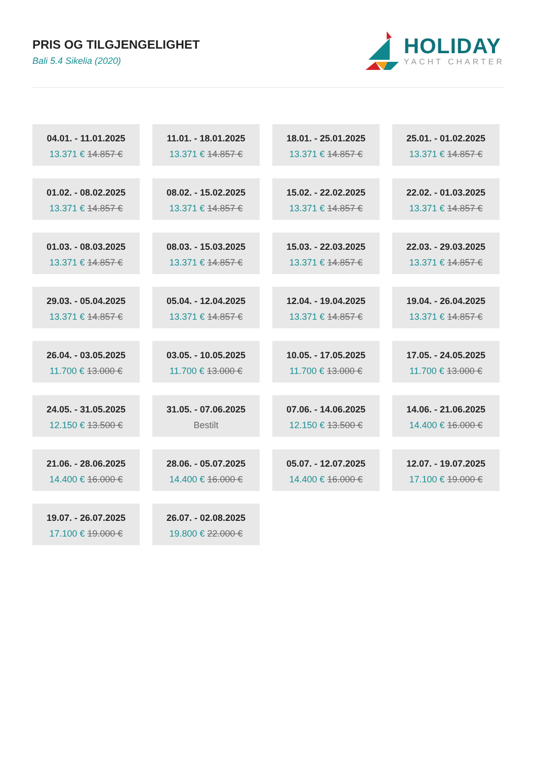PRIS OG TILGJENGELIGHET
Bali 5.4 Sikelia (2020)
HOLIDAY
YACHT CHARTER
04.01. - 11.01.2025
13.371 € 14.857 €
11.01. - 18.01.2025
13.371 € 14.857 €
18.01. - 25.01.2025
13.371 € 14.857 €
25.01. - 01.02.2025
13.371 € 14.857 €
01.02. - 08.02.2025
13.371 € 14.857 €
08.02. - 15.02.2025
13.371 € 14.857 €
15.02. - 22.02.2025
13.371 € 14.857 €
22.02. - 01.03.2025
13.371 € 14.857 €
01.03. - 08.03.2025
13.371 € 14.857 €
08.03. - 15.03.2025
13.371 € 14.857 €
15.03. - 22.03.2025
13.371 € 14.857 €
22.03. - 29.03.2025
13.371 € 14.857 €
29.03. - 05.04.2025
13.371 € 14.857 €
05.04. - 12.04.2025
13.371 € 14.857 €
12.04. - 19.04.2025
13.371 € 14.857 €
19.04. - 26.04.2025
13.371 € 14.857 €
26.04. - 03.05.2025
11.700 € 13.000 €
03.05. - 10.05.2025
11.700 € 13.000 €
10.05. - 17.05.2025
11.700 € 13.000 €
17.05. - 24.05.2025
11.700 € 13.000 €
24.05. - 31.05.2025
12.150 € 13.500 €
31.05. - 07.06.2025
Bestilt
07.06. - 14.06.2025
12.150 € 13.500 €
14.06. - 21.06.2025
14.400 € 16.000 €
21.06. - 28.06.2025
14.400 € 16.000 €
28.06. - 05.07.2025
14.400 € 16.000 €
05.07. - 12.07.2025
14.400 € 16.000 €
12.07. - 19.07.2025
17.100 € 19.000 €
19.07. - 26.07.2025
17.100 € 19.000 €
26.07. - 02.08.2025
19.800 € 22.000 €